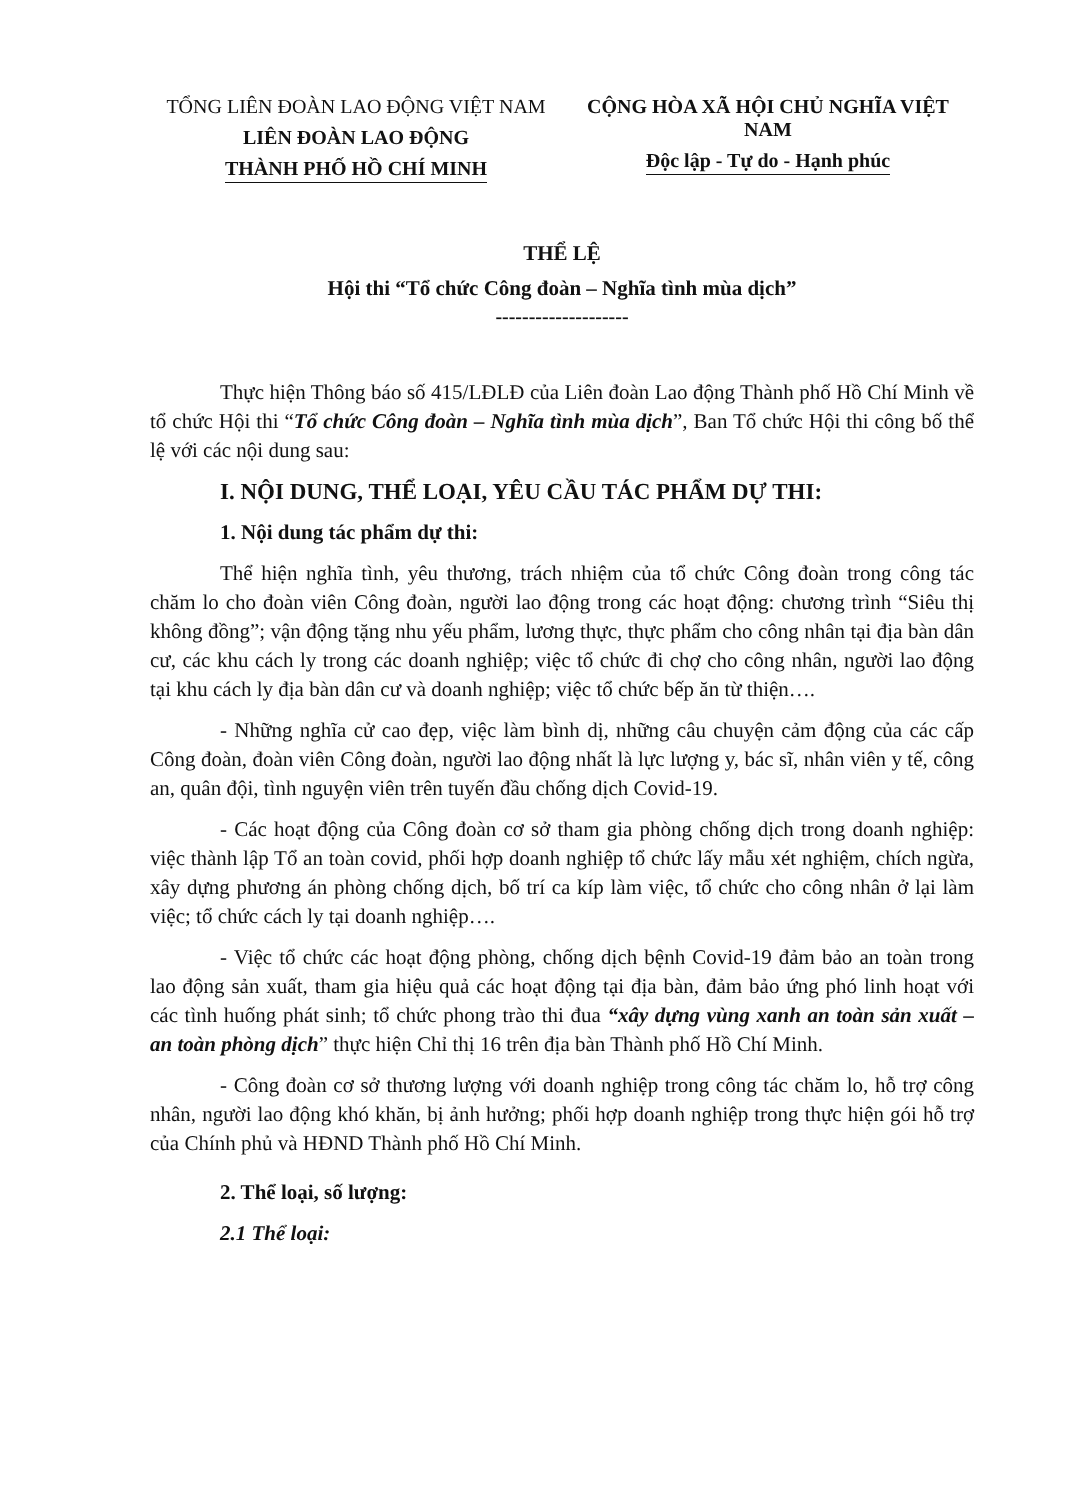TỔNG LIÊN ĐOÀN LAO ĐỘNG VIỆT NAM
LIÊN ĐOÀN LAO ĐỘNG
THÀNH PHỐ HỒ CHÍ MINH
CỘNG HÒA XÃ HỘI CHỦ NGHĨA VIỆT NAM
Độc lập - Tự do - Hạnh phúc
THỂ LỆ
Hội thi “Tổ chức Công đoàn – Nghĩa tình mùa dịch”
--------------------
Thực hiện Thông báo số 415/LĐLĐ của Liên đoàn Lao động Thành phố Hồ Chí Minh về tổ chức Hội thi “Tổ chức Công đoàn – Nghĩa tình mùa dịch”, Ban Tổ chức Hội thi công bố thể lệ với các nội dung sau:
I. NỘI DUNG, THỂ LOẠI, YÊU CẦU TÁC PHẨM DỰ THI:
1. Nội dung tác phẩm dự thi:
Thể hiện nghĩa tình, yêu thương, trách nhiệm của tổ chức Công đoàn trong công tác chăm lo cho đoàn viên Công đoàn, người lao động trong các hoạt động: chương trình “Siêu thị không đồng”; vận động tặng nhu yếu phẩm, lương thực, thực phẩm cho công nhân tại địa bàn dân cư, các khu cách ly trong các doanh nghiệp; việc tổ chức đi chợ cho công nhân, người lao động tại khu cách ly địa bàn dân cư và doanh nghiệp; việc tổ chức bếp ăn từ thiện….
- Những nghĩa cử cao đẹp, việc làm bình dị, những câu chuyện cảm động của các cấp Công đoàn, đoàn viên Công đoàn, người lao động nhất là lực lượng y, bác sĩ, nhân viên y tế, công an, quân đội, tình nguyện viên trên tuyến đầu chống dịch Covid-19.
- Các hoạt động của Công đoàn cơ sở tham gia phòng chống dịch trong doanh nghiệp: việc thành lập Tổ an toàn covid, phối hợp doanh nghiệp tổ chức lấy mẫu xét nghiệm, chích ngừa, xây dựng phương án phòng chống dịch, bố trí ca kíp làm việc, tổ chức cho công nhân ở lại làm việc; tổ chức cách ly tại doanh nghiệp….
- Việc tổ chức các hoạt động phòng, chống dịch bệnh Covid-19 đảm bảo an toàn trong lao động sản xuất, tham gia hiệu quả các hoạt động tại địa bàn, đảm bảo ứng phó linh hoạt với các tình huống phát sinh; tổ chức phong trào thi đua “xây dựng vùng xanh an toàn sản xuất – an toàn phòng dịch” thực hiện Chỉ thị 16 trên địa bàn Thành phố Hồ Chí Minh.
- Công đoàn cơ sở thương lượng với doanh nghiệp trong công tác chăm lo, hỗ trợ công nhân, người lao động khó khăn, bị ảnh hưởng; phối hợp doanh nghiệp trong thực hiện gói hỗ trợ của Chính phủ và HĐND Thành phố Hồ Chí Minh.
2. Thể loại, số lượng:
2.1 Thể loại: